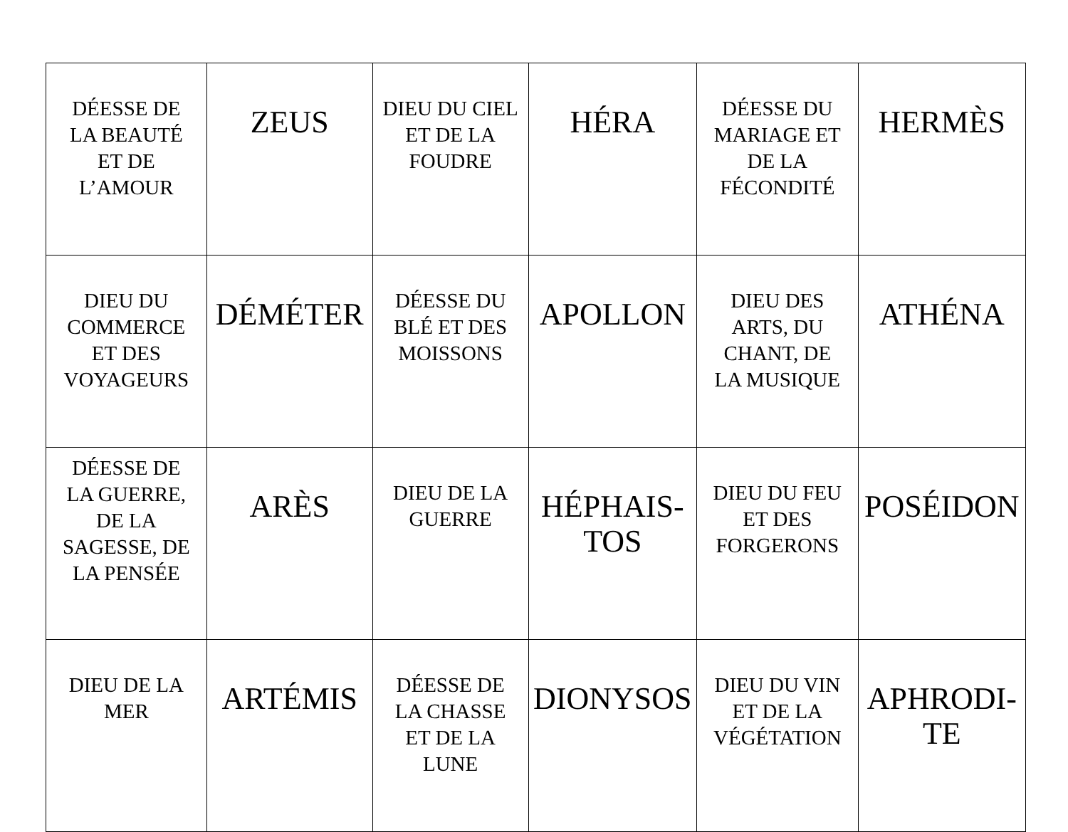| DÉESSE DE LA BEAUTÉ ET DE L’AMOUR | ZEUS | DIEU DU CIEL ET DE LA FOUDRE | HÉRA | DÉESSE DU MARIAGE ET DE LA FÉCONDITÉ | HERMÈS |
| DIEU DU COMMERCE ET DES VOYAGEURS | DÉMÉTER | DÉESSE DU BLÉ ET DES MOISSONS | APOLLON | DIEU DES ARTS, DU CHANT, DE LA MUSIQUE | ATHÉNA |
| DÉESSE DE LA GUERRE, DE LA SAGESSE, DE LA PENSÉE | ARÈS | DIEU DE LA GUERRE | HÉPHAIS- TOS | DIEU DU FEU ET DES FORGERONS | POSÉIDON |
| DIEU DE LA MER | ARTÉMIS | DÉESSE DE LA CHASSE ET DE LA LUNE | DIONYSOS | DIEU DU VIN ET DE LA VÉGÉTATION | APHRODI- TE |